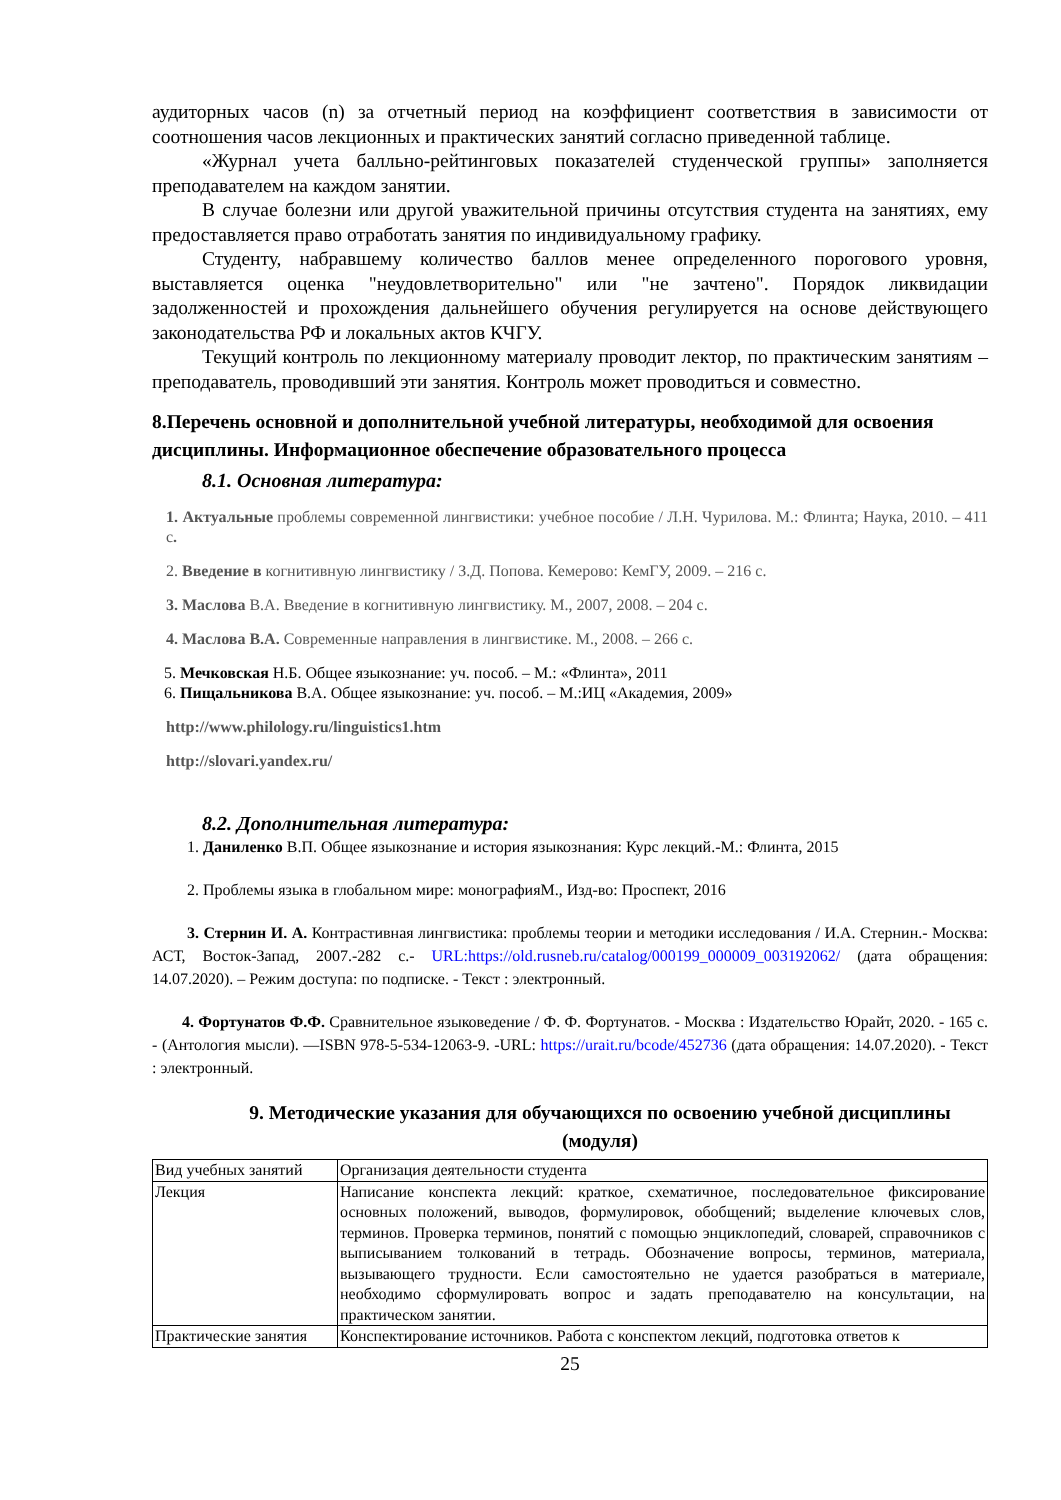аудиторных часов (n) за отчетный период на коэффициент соответствия в зависимости от соотношения часов лекционных и практических занятий согласно приведенной таблице.
«Журнал учета балльно-рейтинговых показателей студенческой группы» заполняется преподавателем на каждом занятии.
В случае болезни или другой уважительной причины отсутствия студента на занятиях, ему предоставляется право отработать занятия по индивидуальному графику.
Студенту, набравшему количество баллов менее определенного порогового уровня, выставляется оценка "неудовлетворительно" или "не зачтено". Порядок ликвидации задолженностей и прохождения дальнейшего обучения регулируется на основе действующего законодательства РФ и локальных актов КЧГУ.
Текущий контроль по лекционному материалу проводит лектор, по практическим занятиям – преподаватель, проводивший эти занятия. Контроль может проводиться и совместно.
8.Перечень основной и дополнительной учебной литературы, необходимой для освоения дисциплины. Информационное обеспечение образовательного процесса
8.1. Основная литература:
1. Актуальные проблемы современной лингвистики: учебное пособие / Л.Н. Чурилова. М.: Флинта; Наука, 2010. – 411 с.
2. Введение в когнитивную лингвистику / З.Д. Попова. Кемерово: КемГУ, 2009. – 216 с.
3. Маслова В.А. Введение в когнитивную лингвистику. М., 2007, 2008. – 204 с.
4. Маслова В.А. Современные направления в лингвистике. М., 2008. – 266 с.
5. Мечковская Н.Б. Общее языкознание: уч. пособ. – М.: «Флинта», 2011
6. Пищальникова В.А. Общее языкознание: уч. пособ. – М.:ИЦ «Академия, 2009»
http://www.philology.ru/linguistics1.htm
http://slovari.yandex.ru/
8.2. Дополнительная литература:
1. Даниленко В.П. Общее языкознание и история языкознания: Курс лекций.-М.: Флинта, 2015
2. Проблемы языка в глобальном мире: монографияМ., Изд-во: Проспект, 2016
3. Стернин И. А. Контрастивная лингвистика: проблемы теории и методики исследования / И.А. Стернин.- Москва: АСТ, Восток-Запад, 2007.-282 с.- URL:https://old.rusneb.ru/catalog/000199_000009_003192062/ (дата обращения: 14.07.2020). – Режим доступа: по подписке. - Текст : электронный.
4. Фортунатов Ф.Ф. Сравнительное языковедение / Ф. Ф. Фортунатов. - Москва : Издательство Юрайт, 2020. - 165 с. - (Антология мысли). —ISBN 978-5-534-12063-9. -URL: https://urait.ru/bcode/452736 (дата обращения: 14.07.2020). - Текст : электронный.
9. Методические указания для обучающихся по освоению учебной дисциплины (модуля)
| Вид учебных занятий | Организация деятельности студента |
| Лекция | Написание конспекта лекций: краткое, схематичное, последовательное фиксирование основных положений, выводов, формулировок, обобщений; выделение ключевых слов, терминов. Проверка терминов, понятий с помощью энциклопедий, словарей, справочников с выписыванием толкований в тетрадь. Обозначение вопросы, терминов, материала, вызывающего трудности. Если самостоятельно не удается разобраться в материале, необходимо сформулировать вопрос и задать преподавателю на консультации, на практическом занятии. |
| Практические занятия | Конспектирование источников. Работа с конспектом лекций, подготовка ответов к |
25